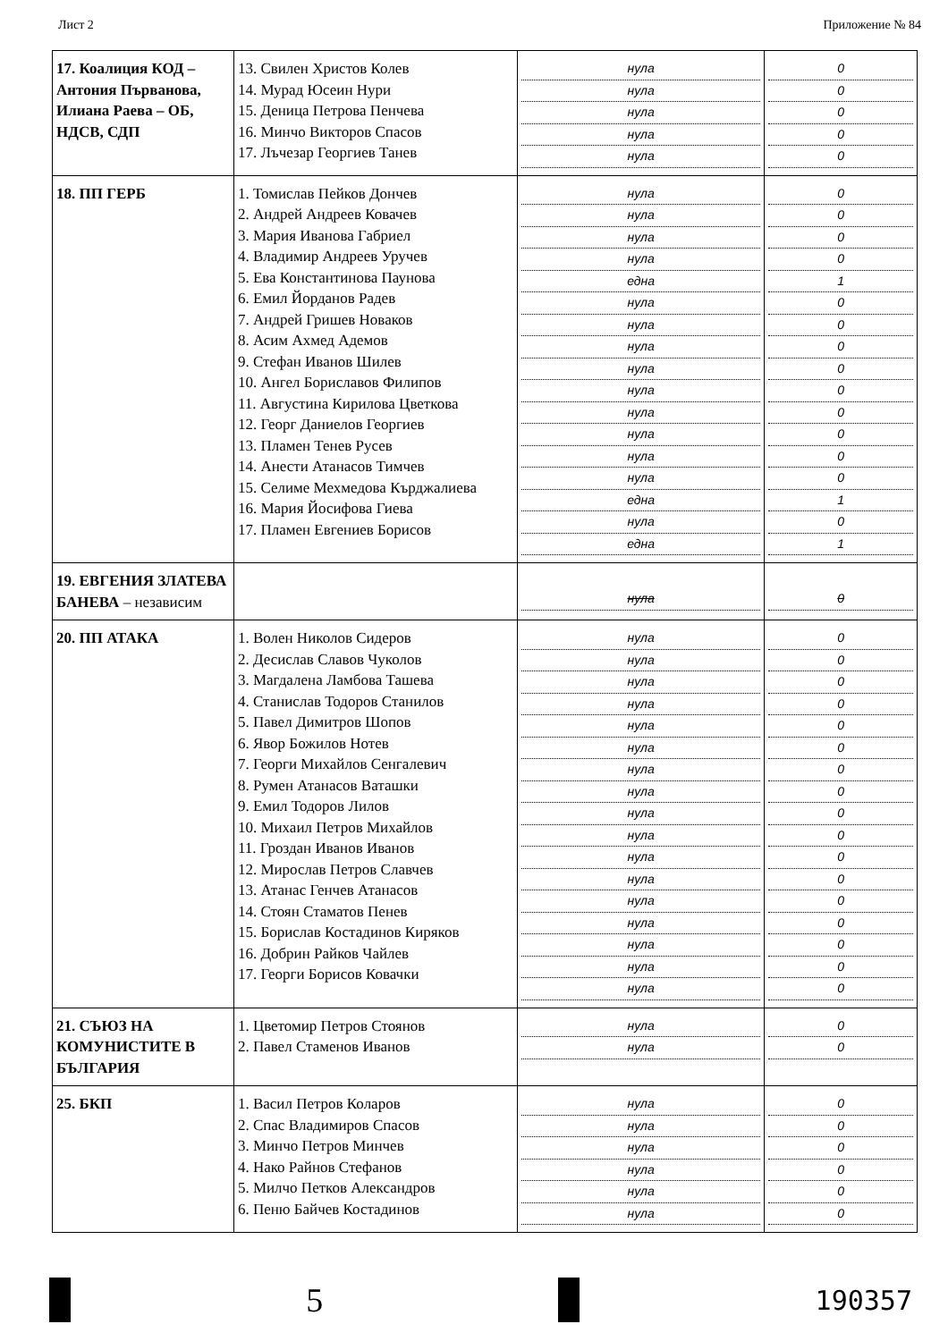Лист 2 Приложение № 84
| 17. Коалиция КОД – Антония Първанова, Илиана Раева – ОБ, НДСВ, СДП | 13. Свилен Христов Колев 14. Мурад Юсеин Нури 15. Деница Петрова Пенчева 16. Минчо Викторов Спасов 17. Лъчезар Георгиев Танев | нула нула нула нула нула | 0 0 0 0 0 |
| 18. ПП ГЕРБ | 1. Томислав Пейков Дончев 2. Андрей Андреев Ковачев 3. Мария Иванова Габриел 4. Владимир Андреев Уручев 5. Ева Константинова Паунова 6. Емил Йорданов Радев 7. Андрей Гришев Новаков 8. Асим Ахмед Адемов 9. Стефан Иванов Шилев 10. Ангел Бориславов Филипов 11. Августина Кирилова Цветкова 12. Георг Даниелов Георгиев 13. Пламен Тенев Русев 14. Анести Атанасов Тимчев 15. Селиме Мехмедова Кърджалиева 16. Мария Йосифова Гиева 17. Пламен Евгениев Борисов | нула нула нула нула една нула нула нула нула нула нула нула нула нула една нула една | 0 0 0 0 1 0 0 0 0 0 0 0 0 0 1 0 1 |
| 19. ЕВГЕНИЯ ЗЛАТЕВА БАНЕВА – независим | | нула | 0 |
| 20. ПП АТАКА | 1. Волен Николов Сидеров 2. Десислав Славов Чуколов 3. Магдалена Ламбова Ташева 4. Станислав Тодоров Станилов 5. Павел Димитров Шопов 6. Явор Божилов Нотев 7. Георги Михайлов Сенгалевич 8. Румен Атанасов Ваташки 9. Емил Тодоров Лилов 10. Михаил Петров Михайлов 11. Гроздан Иванов Иванов 12. Мирослав Петров Славчев 13. Атанас Генчев Атанасов 14. Стоян Стаматов Пенев 15. Борислав Костадинов Киряков 16. Добрин Райков Чайлев 17. Георги Борисов Ковачки | нула нула нула нула нула нула нула нула нула нула нула нула нула нула нула нула нула | 0 0 0 0 0 0 0 0 0 0 0 0 0 0 0 0 0 |
| 21. СЪЮЗ НА КОМУНИСТИТЕ В БЪЛГАРИЯ | 1. Цветомир Петров Стоянов 2. Павел Стаменов Иванов | нула нула | 0 0 |
| 25. БКП | 1. Васил Петров Коларов 2. Спас Владимиров Спасов 3. Минчо Петров Минчев 4. Нако Райнов Стефанов 5. Милчо Петков Александров 6. Пеню Байчев Костадинов | нула нула нула нула нула нула | 0 0 0 0 0 0 |
5
190357